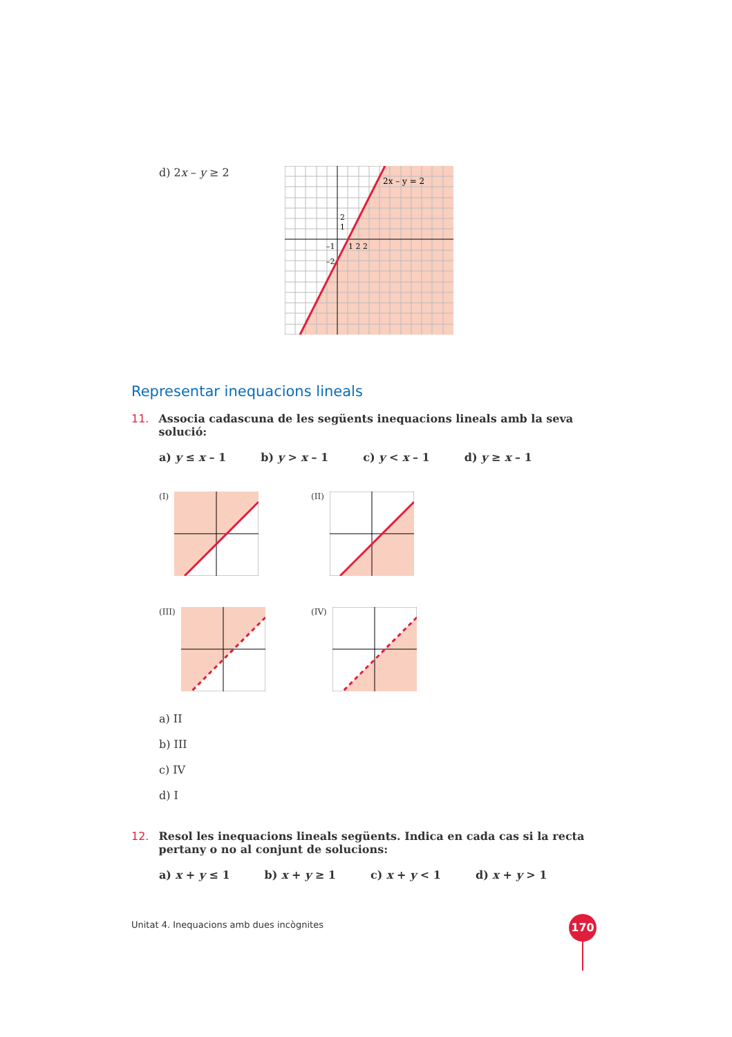d) 2x – y ≥ 2
2x – y = 2
2
1
1 2 2
–1
–2
Representar inequacions lineals
11. Associa cadascuna de les següents inequacions lineals amb la seva solució:
a) y ≤ x – 1 b) y > x – 1 c) y < x – 1 d) y ≥ x – 1
(I)
(II)
(III)
(IV)
a) II
b) III
c) IV
d) I
12. Resol les inequacions lineals següents. Indica en cada cas si la recta pertany o no al conjunt de solucions:
a) x + y ≤ 1 b) x + y ≥ 1 c) x + y < 1 d) x + y > 1
Unitat 4. Inequacions amb dues incògnites
170